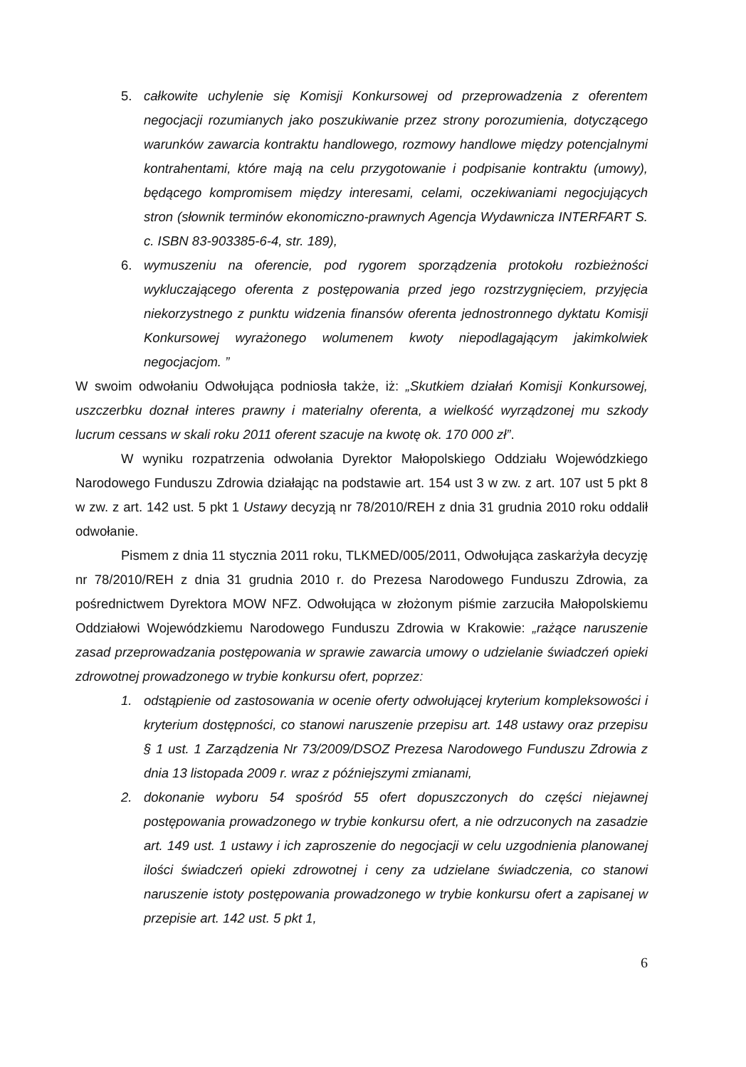5. całkowite uchylenie się Komisji Konkursowej od przeprowadzenia z oferentem negocjacji rozumianych jako poszukiwanie przez strony porozumienia, dotyczącego warunków zawarcia kontraktu handlowego, rozmowy handlowe między potencjalnymi kontrahentami, które mają na celu przygotowanie i podpisanie kontraktu (umowy), będącego kompromisem między interesami, celami, oczekiwaniami negocjujących stron (słownik terminów ekonomiczno-prawnych Agencja Wydawnicza INTERFART S. c. ISBN 83-903385-6-4, str. 189),
6. wymuszeniu na oferencie, pod rygorem sporządzenia protokołu rozbieżności wykluczającego oferenta z postępowania przed jego rozstrzygnięciem, przyjęcia niekorzystnego z punktu widzenia finansów oferenta jednostronnego dyktatu Komisji Konkursowej wyrażonego wolumenem kwoty niepodlagającym jakimkolwiek negocjacjom. ”
W swoim odwołaniu Odwołująca podniosła także, iż: „Skutkiem działań Komisji Konkursowej, uszczerbku doznał interes prawny i materialny oferenta, a wielkość wyrządzonej mu szkody lucrum cessans w skali roku 2011 oferent szacuje na kwotę ok. 170 000 zł”.
W wyniku rozpatrzenia odwołania Dyrektor Małopolskiego Oddziału Wojewódzkiego Narodowego Funduszu Zdrowia działając na podstawie art. 154 ust 3 w zw. z art. 107 ust 5 pkt 8 w zw. z art. 142 ust. 5 pkt 1 Ustawy decyzją nr 78/2010/REH z dnia 31 grudnia 2010 roku oddalił odwołanie.
Pismem z dnia 11 stycznia 2011 roku, TLKMED/005/2011, Odwołująca zaskarżyła decyzję nr 78/2010/REH z dnia 31 grudnia 2010 r. do Prezesa Narodowego Funduszu Zdrowia, za pośrednictwem Dyrektora MOW NFZ. Odwołująca w złożonym piśmie zarzuciła Małopolskiemu Oddziałowi Wojewódzkiemu Narodowego Funduszu Zdrowia w Krakowie: „rażące naruszenie zasad przeprowadzania postępowania w sprawie zawarcia umowy o udzielanie świadczeń opieki zdrowotnej prowadzonego w trybie konkursu ofert, poprzez:
1. odstąpienie od zastosowania w ocenie oferty odwołującej kryterium kompleksowości i kryterium dostępności, co stanowi naruszenie przepisu art. 148 ustawy oraz przepisu § 1 ust. 1 Zarządzenia Nr 73/2009/DSOZ Prezesa Narodowego Funduszu Zdrowia z dnia 13 listopada 2009 r. wraz z późniejszymi zmianami,
2. dokonanie wyboru 54 spośród 55 ofert dopuszczonych do części niejawnej postępowania prowadzonego w trybie konkursu ofert, a nie odrzuconych na zasadzie art. 149 ust. 1 ustawy i ich zaproszenie do negocjacji w celu uzgodnienia planowanej ilości świadczeń opieki zdrowotnej i ceny za udzielane świadczenia, co stanowi naruszenie istoty postępowania prowadzonego w trybie konkursu ofert a zapisanej w przepisie art. 142 ust. 5 pkt 1,
6